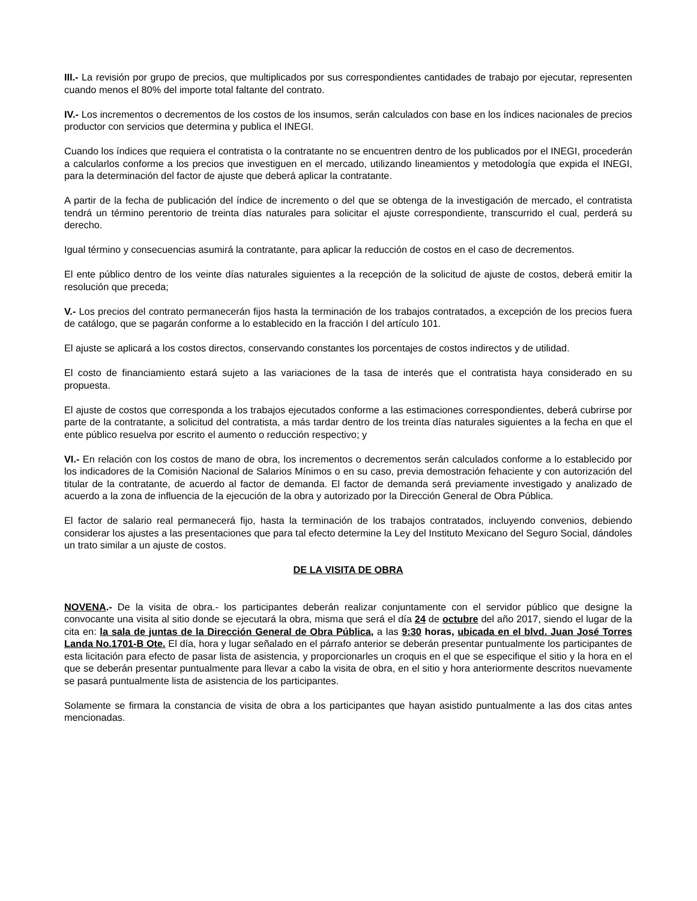III.- La revisión por grupo de precios, que multiplicados por sus correspondientes cantidades de trabajo por ejecutar, representen cuando menos el 80% del importe total faltante del contrato.
IV.- Los incrementos o decrementos de los costos de los insumos, serán calculados con base en los índices nacionales de precios productor con servicios que determina y publica el INEGI.
Cuando los índices que requiera el contratista o la contratante no se encuentren dentro de los publicados por el INEGI, procederán a calcularlos conforme a los precios que investiguen en el mercado, utilizando lineamientos y metodología que expida el INEGI, para la determinación del factor de ajuste que deberá aplicar la contratante.
A partir de la fecha de publicación del índice de incremento o del que se obtenga de la investigación de mercado, el contratista tendrá un término perentorio de treinta días naturales para solicitar el ajuste correspondiente, transcurrido el cual, perderá su derecho.
Igual término y consecuencias asumirá la contratante, para aplicar la reducción de costos en el caso de decrementos.
El ente público dentro de los veinte días naturales siguientes a la recepción de la solicitud de ajuste de costos, deberá emitir la resolución que preceda;
V.- Los precios del contrato permanecerán fijos hasta la terminación de los trabajos contratados, a excepción de los precios fuera de catálogo, que se pagarán conforme a lo establecido en la fracción I del artículo 101.
El ajuste se aplicará a los costos directos, conservando constantes los porcentajes de costos indirectos y de utilidad.
El costo de financiamiento estará sujeto a las variaciones de la tasa de interés que el contratista haya considerado en su propuesta.
El ajuste de costos que corresponda a los trabajos ejecutados conforme a las estimaciones correspondientes, deberá cubrirse por parte de la contratante, a solicitud del contratista, a más tardar dentro de los treinta días naturales siguientes a la fecha en que el ente público resuelva por escrito el aumento o reducción respectivo; y
VI.- En relación con los costos de mano de obra, los incrementos o decrementos serán calculados conforme a lo establecido por los indicadores de la Comisión Nacional de Salarios Mínimos o en su caso, previa demostración fehaciente y con autorización del titular de la contratante, de acuerdo al factor de demanda. El factor de demanda será previamente investigado y analizado de acuerdo a la zona de influencia de la ejecución de la obra y autorizado por la Dirección General de Obra Pública.
El factor de salario real permanecerá fijo, hasta la terminación de los trabajos contratados, incluyendo convenios, debiendo considerar los ajustes a las presentaciones que para tal efecto determine la Ley del Instituto Mexicano del Seguro Social, dándoles un trato similar a un ajuste de costos.
DE LA VISITA DE OBRA
NOVENA.- De la visita de obra.- los participantes deberán realizar conjuntamente con el servidor público que designe la convocante una visita al sitio donde se ejecutará la obra, misma que será el día 24 de octubre del año 2017, siendo el lugar de la cita en: la sala de juntas de la Dirección General de Obra Pública, a las 9:30 horas, ubicada en el blvd. Juan José Torres Landa No.1701-B Ote. El día, hora y lugar señalado en el párrafo anterior se deberán presentar puntualmente los participantes de esta licitación para efecto de pasar lista de asistencia, y proporcionarles un croquis en el que se especifique el sitio y la hora en el que se deberán presentar puntualmente para llevar a cabo la visita de obra, en el sitio y hora anteriormente descritos nuevamente se pasará puntualmente lista de asistencia de los participantes.
Solamente se firmara la constancia de visita de obra a los participantes que hayan asistido puntualmente a las dos citas antes mencionadas.